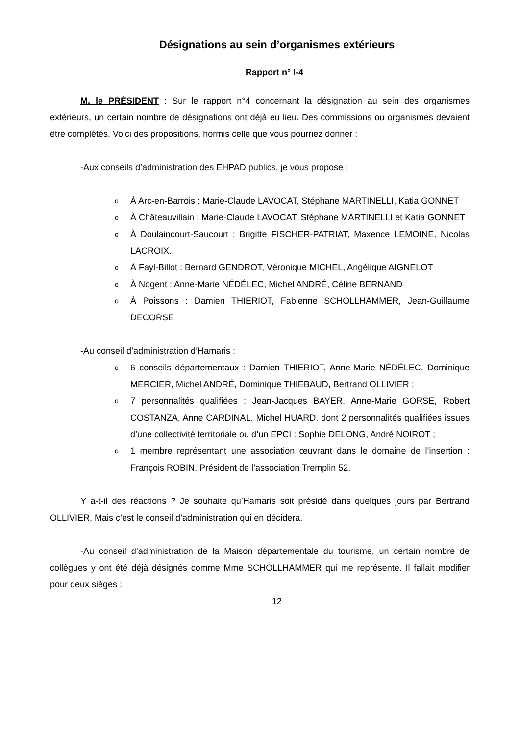Désignations au sein d’organismes extérieurs
Rapport n° I-4
M. le PRÉSIDENT : Sur le rapport n°4 concernant la désignation au sein des organismes extérieurs, un certain nombre de désignations ont déjà eu lieu. Des commissions ou organismes devaient être complétés. Voici des propositions, hormis celle que vous pourriez donner :
-Aux conseils d’administration des EHPAD publics, je vous propose :
o À Arc-en-Barrois : Marie-Claude LAVOCAT, Stéphane MARTINELLI, Katia GONNET
o À Châteauvillain : Marie-Claude LAVOCAT, Stéphane MARTINELLI et Katia GONNET
o À Doulaincourt-Saucourt : Brigitte FISCHER-PATRIAT, Maxence LEMOINE, Nicolas LACROIX.
o À Fayl-Billot : Bernard GENDROT, Véronique MICHEL, Angélique AIGNELOT
o À Nogent : Anne-Marie NÉDÉLEC, Michel ANDRÉ, Céline BERNAND
o À Poissons : Damien THIERIOT, Fabienne SCHOLLHAMMER, Jean-Guillaume DECORSE
-Au conseil d’administration d’Hamaris :
o 6 conseils départementaux : Damien THIERIOT, Anne-Marie NÉDÉLEC, Dominique MERCIER, Michel ANDRÉ, Dominique THIEBAUD, Bertrand OLLIVIER ;
o 7 personnalités qualifiées : Jean-Jacques BAYER, Anne-Marie GORSE, Robert COSTANZA, Anne CARDINAL, Michel HUARD, dont 2 personnalités qualifiées issues d’une collectivité territoriale ou d’un EPCI : Sophie DELONG, André NOIROT ;
o 1 membre représentant une association œuvrant dans le domaine de l’insertion : François ROBIN, Président de l’association Tremplin 52.
Y a-t-il des réactions ? Je souhaite qu’Hamaris soit présidé dans quelques jours par Bertrand OLLIVIER. Mais c’est le conseil d’administration qui en décidera.
-Au conseil d’administration de la Maison départementale du tourisme, un certain nombre de collègues y ont été déjà désignés comme Mme SCHOLLHAMMER qui me représente. Il fallait modifier pour deux sièges :
12